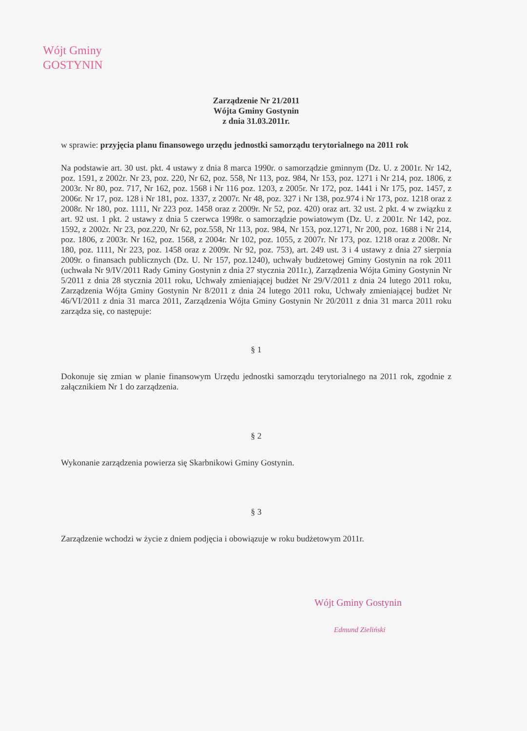Wójt Gminy
GOSTYNIN
Zarządzenie Nr 21/2011
Wójta Gminy Gostynin
z dnia 31.03.2011r.
w sprawie: przyjęcia planu finansowego urzędu jednostki samorządu terytorialnego na 2011 rok
Na podstawie art. 30 ust. pkt. 4 ustawy z dnia 8 marca 1990r. o samorządzie gminnym (Dz. U. z 2001r. Nr 142, poz. 1591, z 2002r. Nr 23, poz. 220, Nr 62, poz. 558, Nr 113, poz. 984, Nr 153, poz. 1271 i Nr 214, poz. 1806, z 2003r. Nr 80, poz. 717, Nr 162, poz. 1568 i Nr 116 poz. 1203, z 2005r. Nr 172, poz. 1441 i Nr 175, poz. 1457, z 2006r. Nr 17, poz. 128 i Nr 181, poz. 1337, z 2007r. Nr 48, poz. 327 i Nr 138, poz.974 i Nr 173, poz. 1218 oraz z 2008r. Nr 180, poz. 1111, Nr 223 poz. 1458 oraz z 2009r. Nr 52, poz. 420) oraz art. 32 ust. 2 pkt. 4 w związku z art. 92 ust. 1 pkt. 2 ustawy z dnia 5 czerwca 1998r. o samorządzie powiatowym (Dz. U. z 2001r. Nr 142, poz. 1592, z 2002r. Nr 23, poz.220, Nr 62, poz.558, Nr 113, poz. 984, Nr 153, poz.1271, Nr 200, poz. 1688 i Nr 214, poz. 1806, z 2003r. Nr 162, poz. 1568, z 2004r. Nr 102, poz. 1055, z 2007r. Nr 173, poz. 1218 oraz z 2008r. Nr 180, poz. 1111, Nr 223, poz. 1458 oraz z 2009r. Nr 92, poz. 753), art. 249 ust. 3 i 4 ustawy z dnia 27 sierpnia 2009r. o finansach publicznych (Dz. U. Nr 157, poz.1240), uchwały budżetowej Gminy Gostynin na rok 2011 (uchwała Nr 9/IV/2011 Rady Gminy Gostynin z dnia 27 stycznia 2011r.), Zarządzenia Wójta Gminy Gostynin Nr 5/2011 z dnia 28 stycznia 2011 roku, Uchwały zmieniającej budżet Nr 29/V/2011 z dnia 24 lutego 2011 roku, Zarządzenia Wójta Gminy Gostynin Nr 8/2011 z dnia 24 lutego 2011 roku, Uchwały zmieniającej budżet Nr 46/VI/2011 z dnia 31 marca 2011, Zarządzenia Wójta Gminy Gostynin Nr 20/2011 z dnia 31 marca 2011 roku zarządza się, co następuje:
§ 1
Dokonuje się zmian w planie finansowym Urzędu jednostki samorządu terytorialnego na 2011 rok, zgodnie z załącznikiem Nr 1 do zarządzenia.
§ 2
Wykonanie zarządzenia powierza się Skarbnikowi Gminy Gostynin.
§ 3
Zarządzenie wchodzi w życie z dniem podjęcia i obowiązuje w roku budżetowym 2011r.
Wójt Gminy Gostynin
Edmund Zieliński